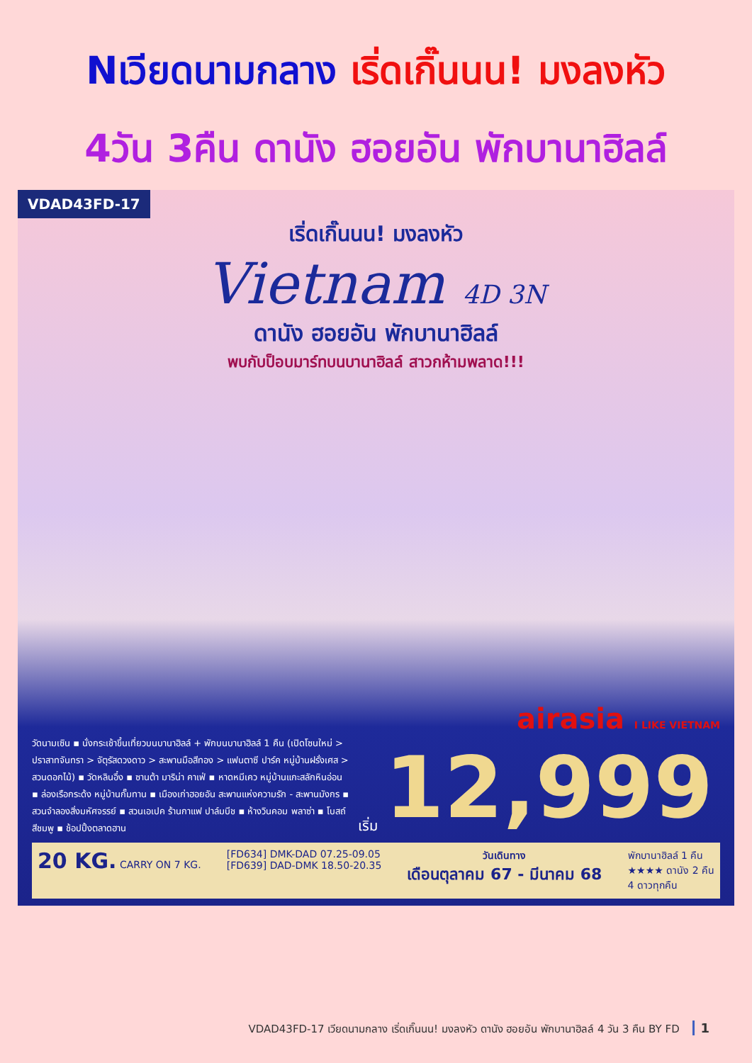Nเวียดนามกลาง เริ่ดเกิ๊นนน! มงลงหัว
4วัน 3คืน ดานัง ฮอยอัน พักบานาฮิลล์
VDAD43FD-17
เริ่ดเกิ๊นนน! มงลงหัว
Vietnam 4D 3N
ดานัง ฮอยอัน พักบานาฮิลล์
พบกับป็อบมาร์ทบนบานาฮิลล์ สาวกห้ามพลาด!!!
airasia I LIKE VIETNAM
วัดนามเซิน ▪ นั่งกระเช้าขึ้นเที่ยวบนบานาฮิลล์ + พักบนบานาฮิลล์ 1 คืน (เปิดโซนใหม่ > ปราสาทจันทรา > จัตุรัสดวงดาว > สะพานมือสีทอง > แฟนตาซี ปาร์ค หมู่บ้านฝรั่งเศส > สวนดอกไม้) ▪ วัดหลินอึ๋ง ▪ ซานต้า มาริน่า คาเฟ่ ▪ หาดหมีเคว หมู่บ้านแกะสลักหินอ่อน ▪ ล่องเรือกระด้ง หมู่บ้านกั๊มทาน ▪ เมืองเก่าฮอยอัน สะพานแห่งความรัก - สะพานมังกร ▪ สวนจำลองสิ่งมหัศจรรย์ ▪ สวนเอเปค ร้านกาแฟ ปาล์มบีช ▪ ห้างวินคอม พลาซ่า ▪ โบสถ์สีชมพู ▪ ช้อปปิ้งตลาดฮาน
เริ่ม
12,999
20 KG. CARRY ON 7 KG. [FD634] DMK-DAD 07.25-09.05
[FD639] DAD-DMK 18.50-20.35
วันเดินทาง
เดือนตุลาคม 67 - มีนาคม 68
พักบานาฮิลล์ 1 คืน
★★★★ ดานัง 2 คืน
4 ดาวทุกคืน
VDAD43FD-17 เวียดนามกลาง เริ่ดเกิ๊นนน! มงลงหัว ดานัง ฮอยอัน พักบานาฮิลล์ 4 วัน 3 คืน BY FD 1